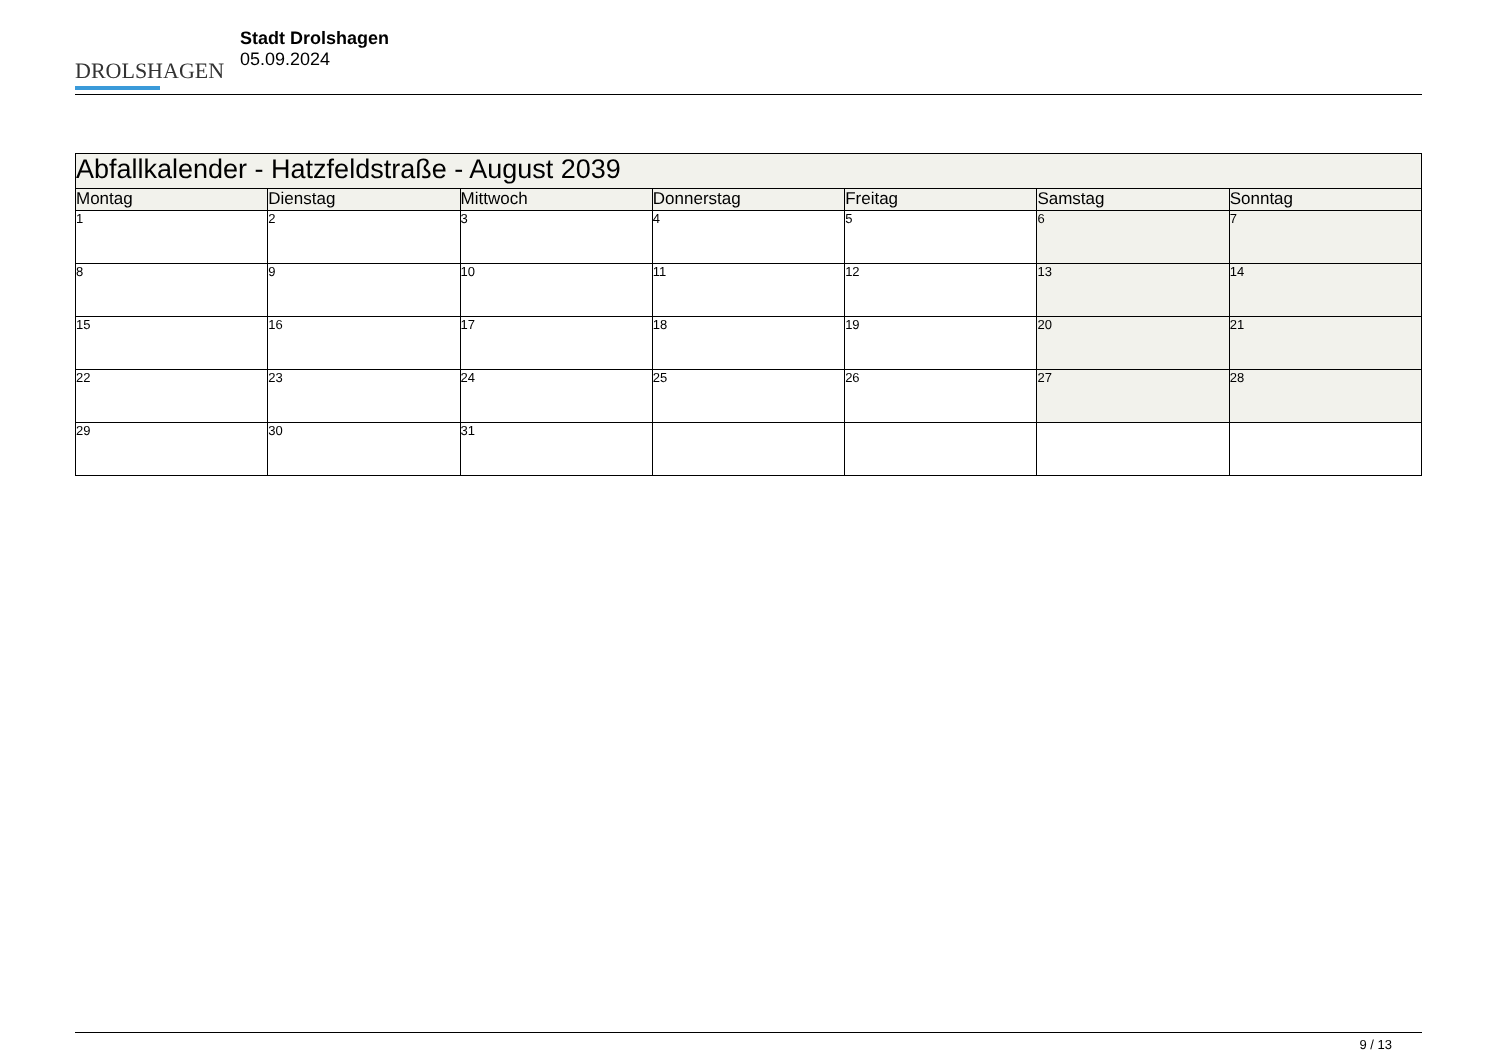DROLSHAGEN
Stadt Drolshagen
05.09.2024
| Abfallkalender - Hatzfeldstraße - August 2039 | | | | | | |
| --- | --- | --- | --- | --- | --- | --- |
| Montag | Dienstag | Mittwoch | Donnerstag | Freitag | Samstag | Sonntag |
| 1 | 2 | 3 | 4 | 5 | 6 | 7 |
| 8 | 9 | 10 | 11 | 12 | 13 | 14 |
| 15 | 16 | 17 | 18 | 19 | 20 | 21 |
| 22 | 23 | 24 | 25 | 26 | 27 | 28 |
| 29 | 30 | 31 | | | | |
9 / 13